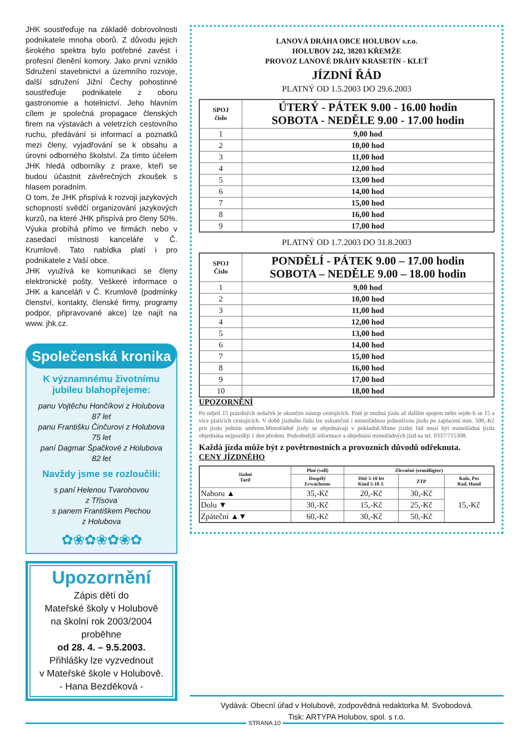JHK soustřeďuje na základě dobrovolnosti podnikatele mnoha oborů. Z důvodu jejich širokého spektra bylo potřebné zavést i profesní členění komory. Jako první vzniklo Sdružení stavebnictví a územního rozvoje, další sdružení Jižní Čechy pohostinné soustřeďuje podnikatele z oboru gastronomie a hotelnictví. Jeho hlavním cílem je společná propagace členských firem na výstavách a veletrzích cestovního ruchu, předávání si informací a poznatků mezi členy, vyjadřování se k obsahu a úrovni odborného školství. Za tímto účelem JHK hledá odborníky z praxe, kteří se budou účastnit závěrečných zkoušek s hlasem poradním.
O tom, že JHK přispívá k rozvoji jazykových schopností svědčí organizování jazykových kurzů, na které JHK přispívá pro členy 50%. Výuka probíhá přímo ve firmách nebo v zasedací místnosti kanceláře v Č. Krumlově. Tato nabídka platí i pro podnikatele z Vaší obce.
JHK využívá ke komunikaci se členy elektronické pošty. Veškeré informace o JHK a kanceláři v Č. Krumlově (podmínky členství, kontakty, členské firmy, programy podpor, připravované akce) lze najít na www. jhk.cz.
Společenská kronika
K významnému životnímu
jubileu blahopřejeme:
panu Vojtěchu Hončíkovi z Holubova
87 let
panu Františku Činčurovi z Holubova
75 let
paní Dagmar Špačkové z Holubova
82 let
Navždy jsme se rozloučili:
s paní Helenou Tvarohovou
z Třísova
s panem Františkem Pechou
z Holubova
✿❀✿❀✿❀✿
Upozornění
Zápis dětí do
Mateřské školy v Holubově
na školní rok 2003/2004
proběhne
od 28. 4. – 9.5.2003.
Přihlášky lze vyzvednout
v Mateřské škole v Holubově.
- Hana Bezděková -
LANOVÁ DRÁHA OBCE HOLUBOV s.r.o.
HOLUBOV 242, 38203 KŘEMŽE
PROVOZ LANOVÉ DRÁHY KRASETÍN - KLEŤ
JÍZDNÍ ŘÁD
PLATNÝ OD 1.5.2003 DO 29.6.2003
| SPOJ číslo | ÚTERÝ - PÁTEK 9.00 - 16.00 hodin SOBOTA - NEDĚLE 9.00 - 17.00 hodin |
| --- | --- |
| 1 | 9,00 hod |
| 2 | 10,00 hod |
| 3 | 11,00 hod |
| 4 | 12,00 hod |
| 5 | 13,00 hod |
| 6 | 14,00 hod |
| 7 | 15,00 hod |
| 8 | 16,00 hod |
| 9 | 17,00 hod |
PLATNÝ OD 1.7.2003 DO 31.8.2003
| SPOJ Číslo | PONDĚLÍ - PÁTEK 9.00 – 17.00 hodin SOBOTA – NEDĚLE 9.00 – 18.00 hodin |
| --- | --- |
| 1 | 9,00 hod |
| 2 | 10,00 hod |
| 3 | 11,00 hod |
| 4 | 12,00 hod |
| 5 | 13,00 hod |
| 6 | 14,00 hod |
| 7 | 15,00 hod |
| 8 | 16,00 hod |
| 9 | 17,00 hod |
| 10 | 18,00 hod |
UPOZORNĚNÍ
Po odjetí 15 prázdných sedaček je ukončen nástup cestujících. Poté je možná jízda až dalším spojem nebo sejde-li se 15 a více platících cestujících. V době jízdního řádu lze uskutečnit i mimořádnou jednotlivou jízdu po zaplacení min. 500,-Kč pro jízdu jedním směrem.Mimořádné jízdy se objednávají v pokladně.Mimo jízdní řád musí být mimořádná jízda objednána nejpozději 1 den předem. Podrobnější informace a objednání mimořádných jízd na tel. 0337/715308.
Každá jízda může být z povětrnostních a provozních důvodů odřeknuta.
CENY JÍZDNÉHO
| Jízdné Tarif | Plné (voll) | Zlevněné (ermäßigter) | | |
| --- | --- | --- | --- | --- |
| | Dospělý Erwachsene | Dítě 5-10 let Kind 5-10 J. | ZTP | Kolo, Pes Rad, Hund |
| Nahoru ▲ | 35,-Kč | 20,-Kč | 30,-Kč | 15,-Kč |
| Dolu ▼ | 30,-Kč | 15,-Kč | 25,-Kč | |
| Zpáteční ▲▼ | 60,-Kč | 30,-Kč | 50,-Kč | |
Vydává: Obecní úřad v Holubově, zodpovědná redaktorka M. Svobodová.
Tisk: ARTYPA Holubov, spol. s r.o.
STRANA 10